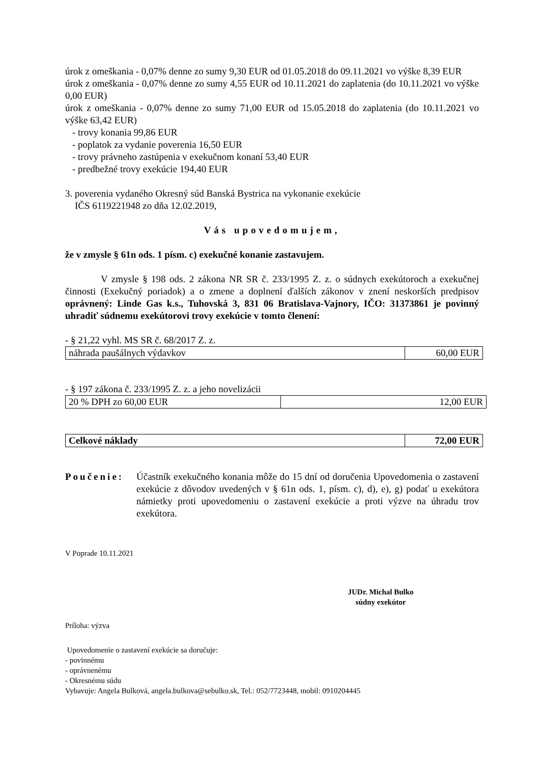úrok z omeškania - 0,07% denne zo sumy 9,30 EUR od 01.05.2018 do 09.11.2021 vo výške 8,39 EUR
úrok z omeškania - 0,07% denne zo sumy 4,55 EUR od 10.11.2021 do zaplatenia (do 10.11.2021 vo výške 0,00 EUR)
úrok z omeškania - 0,07% denne zo sumy 71,00 EUR od 15.05.2018 do zaplatenia (do 10.11.2021 vo výške 63,42 EUR)
- trovy konania 99,86 EUR
- poplatok za vydanie poverenia 16,50 EUR
- trovy právneho zastúpenia v exekučnom konaní 53,40 EUR
- predbežné trovy exekúcie 194,40 EUR
3. poverenia vydaného Okresný súd Banská Bystrica na vykonanie exekúcie
IČS 6119221948 zo dňa 12.02.2019,
Vás upovedomujem,
že v zmysle § 61n ods. 1 písm. c) exekučné konanie zastavujem.
V zmysle § 198 ods. 2 zákona NR SR č. 233/1995 Z. z. o súdnych exekútoroch a exekučnej činnosti (Exekučný poriadok) a o zmene a doplnení ďalších zákonov v znení neskorších predpisov oprávnený: Linde Gas k.s., Tuhovská 3, 831 06 Bratislava-Vajnory, IČO: 31373861 je povinný uhradiť súdnemu exekútorovi trovy exekúcie v tomto členení:
- § 21,22 vyhl. MS SR č. 68/2017 Z. z.
| náhrada paušálnych výdavkov | 60,00 EUR |
- § 197 zákona č. 233/1995 Z. z. a jeho novelizácii
| 20 % DPH zo 60,00 EUR | 12,00 EUR |
| Celkové náklady | 72,00 EUR |
Poučenie: Účastník exekučného konania môže do 15 dní od doručenia Upovedomenia o zastavení exekúcie z dôvodov uvedených v § 61n ods. 1, písm. c), d), e), g) podať u exekútora námietky proti upovedomeniu o zastavení exekúcie a proti výzve na úhradu trov exekútora.
V Poprade 10.11.2021
JUDr. Michal Bulko
súdny exekútor
Príloha: výzva
Upovedomenie o zastavení exekúcie sa doručuje:
- povinnému
- oprávnenému
- Okresnému súdu
Vybavuje: Angela Bulková, angela.bulkova@sebulko.sk, Tel.: 052/7723448, mobil: 0910204445